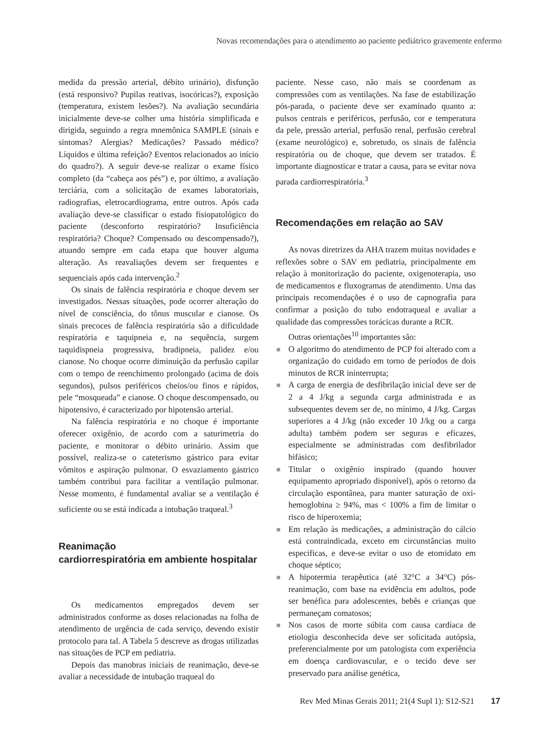Novas recomendações para o atendimento ao paciente pediátrico gravemente enfermo
medida da pressão arterial, débito urinário), disfunção (está responsivo? Pupilas reativas, isocóricas?), exposição (temperatura, existem lesões?). Na avaliação secundária inicialmente deve-se colher uma história simplificada e dirigida, seguindo a regra mnemônica SAMPLE (sinais e sintomas? Alergias? Medicações? Passado médico? Líquidos e última refeição? Eventos relacionados ao início do quadro?). A seguir deve-se realizar o exame físico completo (da “cabeça aos pés”) e, por último, a avaliação terciária, com a solicitação de exames laboratoriais, radiografias, eletrocardiograma, entre outros. Após cada avaliação deve-se classificar o estado fisiopatológico do paciente (desconforto respiratório? Insuficiência respiratória? Choque? Compensado ou descompensado?), atuando sempre em cada etapa que houver alguma alteração. As reavaliações devem ser frequentes e sequenciais após cada intervenção.<sup>2</sup>
Os sinais de falência respiratória e choque devem ser investigados. Nessas situações, pode ocorrer alteração do nível de consciência, do tônus muscular e cianose. Os sinais precoces de falência respiratória são a dificuldade respiratória e taquipneia e, na sequência, surgem taquidispneia progressiva, bradipneia, palidez e/ou cianose. No choque ocorre diminuição da perfusão capilar com o tempo de reenchimento prolongado (acima de dois segundos), pulsos periféricos cheios/ou finos e rápidos, pele “mosqueada” e cianose. O choque descompensado, ou hipotensivo, é caracterizado por hipotensão arterial.
Na falência respiratória e no choque é importante oferecer oxigênio, de acordo com a saturimetria do paciente, e monitorar o débito urinário. Assim que possível, realiza-se o cateterismo gástrico para evitar vômitos e aspiração pulmonar. O esvaziamento gástrico também contribui para facilitar a ventilação pulmonar. Nesse momento, é fundamental avaliar se a ventilação é suficiente ou se está indicada a intubação traqueal.<sup>3</sup>
Reanimação
cardiorrespiratória em ambiente hospitalar
Os medicamentos empregados devem ser administrados conforme as doses relacionadas na folha de atendimento de urgência de cada serviço, devendo existir protocolo para tal. A Tabela 5 descreve as drogas utilizadas nas situações de PCP em pediatria.
Depois das manobras iniciais de reanimação, deve-se avaliar a necessidade de intubação traqueal do
paciente. Nesse caso, não mais se coordenam as compressões com as ventilações. Na fase de estabilização pós-parada, o paciente deve ser examinado quanto a: pulsos centrais e periféricos, perfusão, cor e temperatura da pele, pressão arterial, perfusão renal, perfusão cerebral (exame neurológico) e, sobretudo, os sinais de falência respiratória ou de choque, que devem ser tratados. É importante diagnosticar e tratar a causa, para se evitar nova parada cardiorrespiratória.<sup>3</sup>
Recomendações em relação ao SAV
As novas diretrizes da AHA trazem muitas novidades e reflexões sobre o SAV em pediatria, principalmente em relação à monitorização do paciente, oxigenoterapia, uso de medicamentos e fluxogramas de atendimento. Uma das principais recomendações é o uso de capnografia para confirmar a posição do tubo endotraqueal e avaliar a qualidade das compressões torácicas durante a RCR.
Outras orientações<sup>10</sup> importantes são:
O algoritmo do atendimento de PCP foi alterado com a organização do cuidado em torno de períodos de dois minutos de RCR ininterrupta;
A carga de energia de desfibrilação inicial deve ser de 2 a 4 J/kg a segunda carga administrada e as subsequentes devem ser de, no mínimo, 4 J/kg. Cargas superiores a 4 J/kg (não exceder 10 J/kg ou a carga adulta) também podem ser seguras e eficazes, especialmente se administradas com desfibrilador bifásico;
Titular o oxigênio inspirado (quando houver equipamento apropriado disponível), após o retorno da circulação espontânea, para manter saturação de oxi-hemoglobina ≥ 94%, mas < 100% a fim de limitar o risco de hiperoxemia;
Em relação às medicações, a administração do cálcio está contraindicada, exceto em circunstâncias muito específicas, e deve-se evitar o uso de etomidato em choque séptico;
A hipotermia terapêutica (até 32°C a 34°C) pós-reanimação, com base na evidência em adultos, pode ser benéfica para adolescentes, bebês e crianças que permaneçam comatosos;
Nos casos de morte súbita com causa cardíaca de etiologia desconhecida deve ser solicitada autópsia, preferencialmente por um patologista com experiência em doença cardiovascular, e o tecido deve ser preservado para análise genética,
Rev Med Minas Gerais 2011; 21(4 Supl 1): S12-S21 17